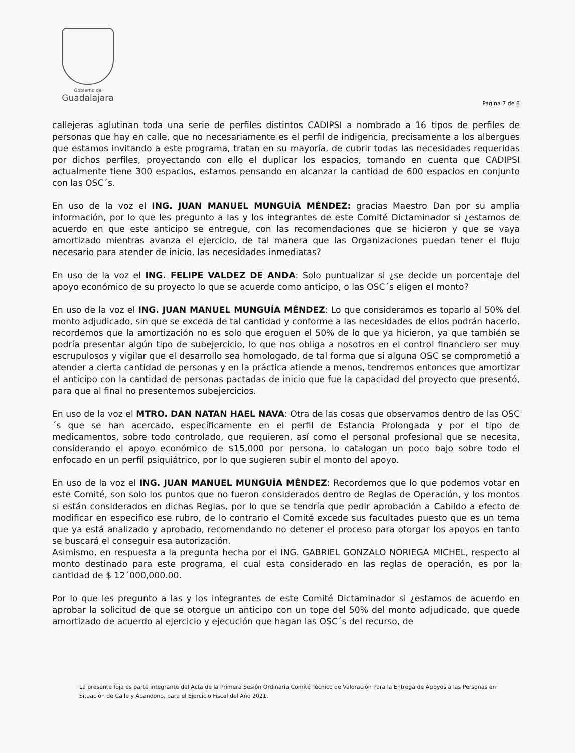Gobierno de
Guadalajara
Página 7 de 8
callejeras aglutinan toda una serie de perfiles distintos CADIPSI a nombrado a 16 tipos de perfiles de personas que hay en calle, que no necesariamente es el perfil de indigencia, precisamente a los albergues que estamos invitando a este programa, tratan en su mayoría, de cubrir todas las necesidades requeridas por dichos perfiles, proyectando con ello el duplicar los espacios, tomando en cuenta que CADIPSI actualmente tiene 300 espacios, estamos pensando en alcanzar la cantidad de 600 espacios en conjunto con las OSC´s.
En uso de la voz el ING. JUAN MANUEL MUNGUÍA MÉNDEZ: gracias Maestro Dan por su amplia información, por lo que les pregunto a las y los integrantes de este Comité Dictaminador si ¿estamos de acuerdo en que este anticipo se entregue, con las recomendaciones que se hicieron y que se vaya amortizado mientras avanza el ejercicio, de tal manera que las Organizaciones puedan tener el flujo necesario para atender de inicio, las necesidades inmediatas?
En uso de la voz el ING. FELIPE VALDEZ DE ANDA: Solo puntualizar si ¿se decide un porcentaje del apoyo económico de su proyecto lo que se acuerde como anticipo, o las OSC´s eligen el monto?
En uso de la voz el ING. JUAN MANUEL MUNGUÍA MÉNDEZ: Lo que consideramos es toparlo al 50% del monto adjudicado, sin que se exceda de tal cantidad y conforme a las necesidades de ellos podrán hacerlo, recordemos que la amortización no es solo que eroguen el 50% de lo que ya hicieron, ya que también se podría presentar algún tipo de subejercicio, lo que nos obliga a nosotros en el control financiero ser muy escrupulosos y vigilar que el desarrollo sea homologado, de tal forma que si alguna OSC se comprometió a atender a cierta cantidad de personas y en la práctica atiende a menos, tendremos entonces que amortizar el anticipo con la cantidad de personas pactadas de inicio que fue la capacidad del proyecto que presentó, para que al final no presentemos subejercicios.
En uso de la voz el MTRO. DAN NATAN HAEL NAVA: Otra de las cosas que observamos dentro de las OSC´s que se han acercado, específicamente en el perfil de Estancia Prolongada y por el tipo de medicamentos, sobre todo controlado, que requieren, así como el personal profesional que se necesita, considerando el apoyo económico de $15,000 por persona, lo catalogan un poco bajo sobre todo el enfocado en un perfil psiquiátrico, por lo que sugieren subir el monto del apoyo.
En uso de la voz el ING. JUAN MANUEL MUNGUÍA MÉNDEZ: Recordemos que lo que podemos votar en este Comité, son solo los puntos que no fueron considerados dentro de Reglas de Operación, y los montos si están considerados en dichas Reglas, por lo que se tendría que pedir aprobación a Cabildo a efecto de modificar en especifico ese rubro, de lo contrario el Comité excede sus facultades puesto que es un tema que ya está analizado y aprobado, recomendando no detener el proceso para otorgar los apoyos en tanto se buscará el conseguir esa autorización.
Asimismo, en respuesta a la pregunta hecha por el ING. GABRIEL GONZALO NORIEGA MICHEL, respecto al monto destinado para este programa, el cual esta considerado en las reglas de operación, es por la cantidad de $ 12´000,000.00.
Por lo que les pregunto a las y los integrantes de este Comité Dictaminador si ¿estamos de acuerdo en aprobar la solicitud de que se otorgue un anticipo con un tope del 50% del monto adjudicado, que quede amortizado de acuerdo al ejercicio y ejecución que hagan las OSC´s del recurso, de
La presente foja es parte integrante del Acta de la Primera Sesión Ordinaria Comité Técnico de Valoración Para la Entrega de Apoyos a las Personas en Situación de Calle y Abandono, para el Ejercicio Fiscal del Año 2021.